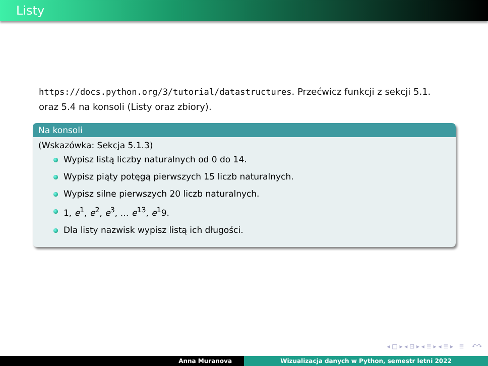Listy
https://docs.python.org/3/tutorial/datastructures. Przećwicz funkcji z sekcji 5.1. oraz 5.4 na konsoli (Listy oraz zbiory).
Na konsoli
(Wskazówka: Sekcja 5.1.3)
Wypisz listą liczby naturalnych od 0 do 14.
Wypisz piąty potęgą pierwszych 15 liczb naturalnych.
Wypisz silne pierwszych 20 liczb naturalnych.
1, e<sup>1</sup>, e<sup>2</sup>, e<sup>3</sup>, … e<sup>13</sup>, e<sup>1</sup>9.
Dla listy nazwisk wypisz listą ich długości.
◂ □ ▸ ◂ ⊡ ▸ ◂ ≣ ▸ ◂ ≣ ▸ ≣ ↶↷
Anna Muranova Wizualizacja danych w Python, semestr letni 2022